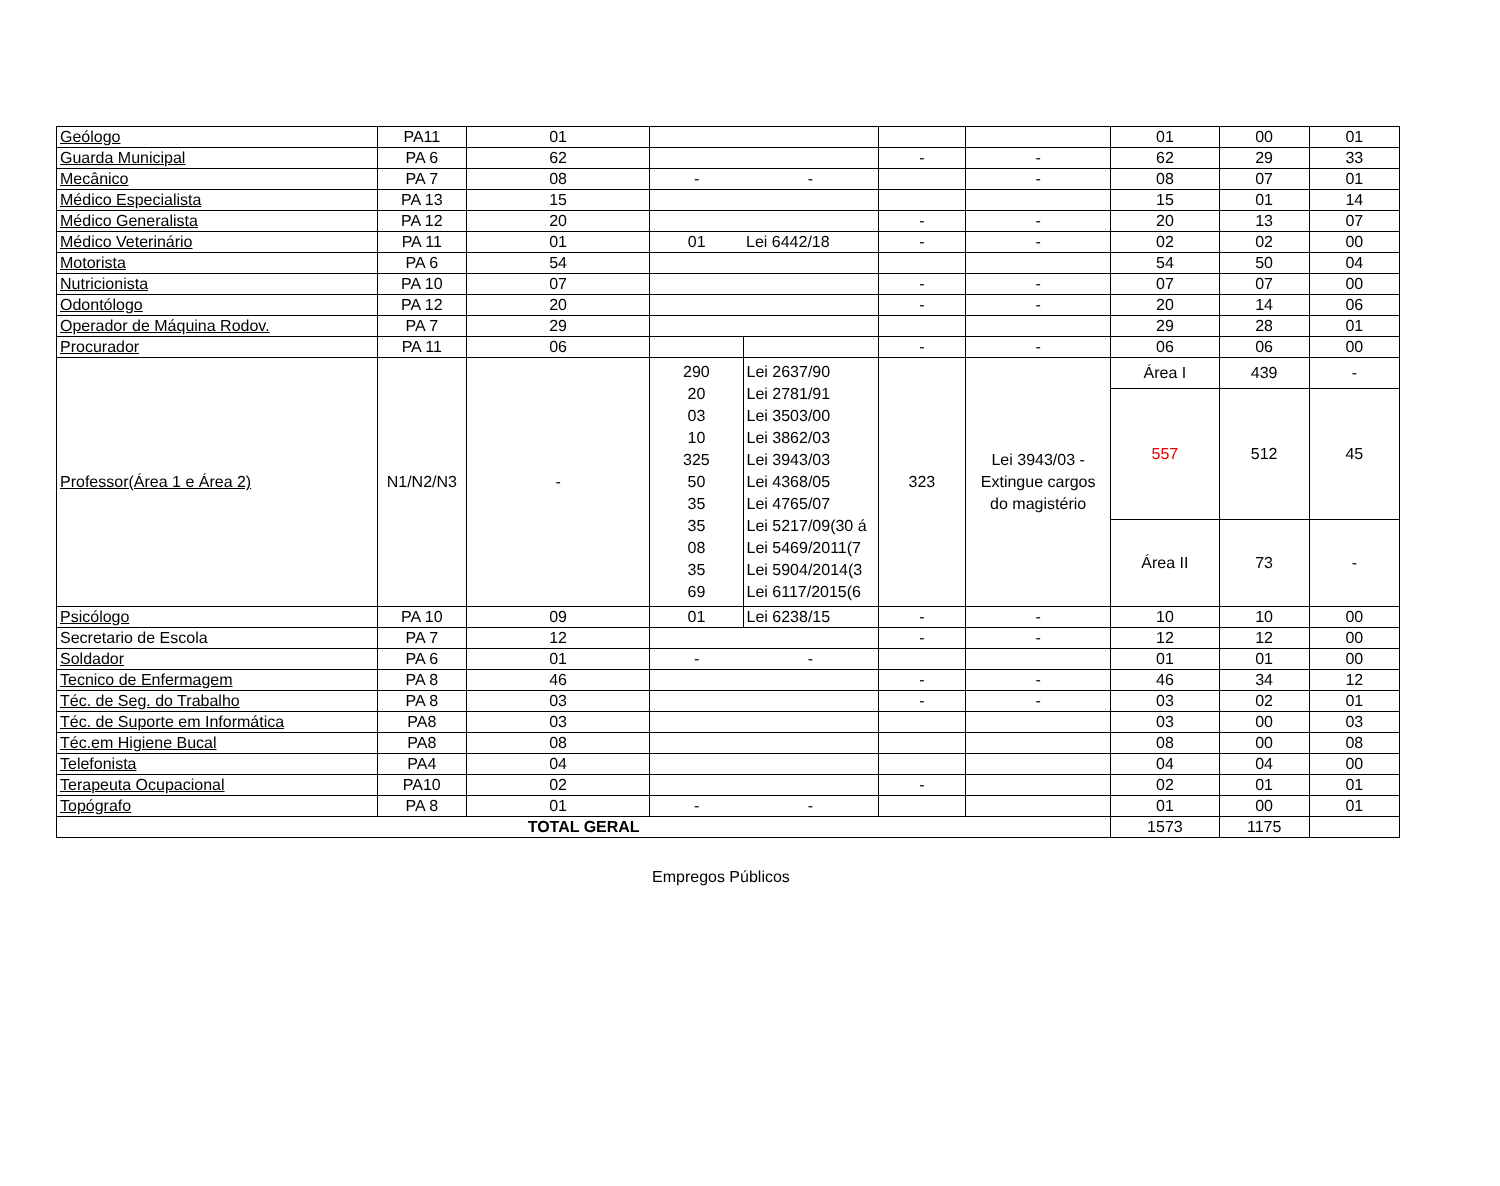| Geólogo | PA11 | 01 | | | | | 01 | 00 | 01 |
| Guarda Municipal | PA 6 | 62 | | | - | - | 62 | 29 | 33 |
| Mecânico | PA 7 | 08 | - | - | | - | 08 | 07 | 01 |
| Médico Especialista | PA 13 | 15 | | | | | 15 | 01 | 14 |
| Médico Generalista | PA 12 | 20 | | | - | - | 20 | 13 | 07 |
| Médico Veterinário | PA 11 | 01 | 01 | Lei 6442/18 | - | - | 02 | 02 | 00 |
| Motorista | PA 6 | 54 | | | | | 54 | 50 | 04 |
| Nutricionista | PA 10 | 07 | | | - | - | 07 | 07 | 00 |
| Odontólogo | PA 12 | 20 | | | - | - | 20 | 14 | 06 |
| Operador de Máquina Rodov. | PA 7 | 29 | | | | | 29 | 28 | 01 |
| Procurador | PA 11 | 06 | | | - | - | 06 | 06 | 00 |
| Professor(Área 1 e Área 2) | N1/N2/N3 | - | 290 20 03 10 325 50 35 35 08 35 69 | Lei 2637/90 Lei 2781/91 Lei 3503/00 Lei 3862/03 Lei 3943/03 Lei 4368/05 Lei 4765/07 Lei 5217/09(30 á Lei 5469/2011(7 Lei 5904/2014(3 Lei 6117/2015(6 | 323 | Lei 3943/03 - Extingue cargos do magistério | Área I | 439 | - |
| | | | | | | | 557 | 512 | 45 |
| | | | | | | | Área II | 73 | - |
| Psicólogo | PA 10 | 09 | 01 | Lei 6238/15 | - | - | 10 | 10 | 00 |
| Secretario de Escola | PA 7 | 12 | | | - | - | 12 | 12 | 00 |
| Soldador | PA 6 | 01 | - | - | | | 01 | 01 | 00 |
| Tecnico de Enfermagem | PA 8 | 46 | | | - | - | 46 | 34 | 12 |
| Téc. de Seg. do Trabalho | PA 8 | 03 | | | - | - | 03 | 02 | 01 |
| Téc. de Suporte em Informática | PA8 | 03 | | | | | 03 | 00 | 03 |
| Téc.em Higiene Bucal | PA8 | 08 | | | | | 08 | 00 | 08 |
| Telefonista | PA4 | 04 | | | | | 04 | 04 | 00 |
| Terapeuta Ocupacional | PA10 | 02 | | | - | | 02 | 01 | 01 |
| Topógrafo | PA 8 | 01 | - | - | | | 01 | 00 | 01 |
| TOTAL GERAL | | | | | | | 1573 | 1175 | |
Empregos Públicos